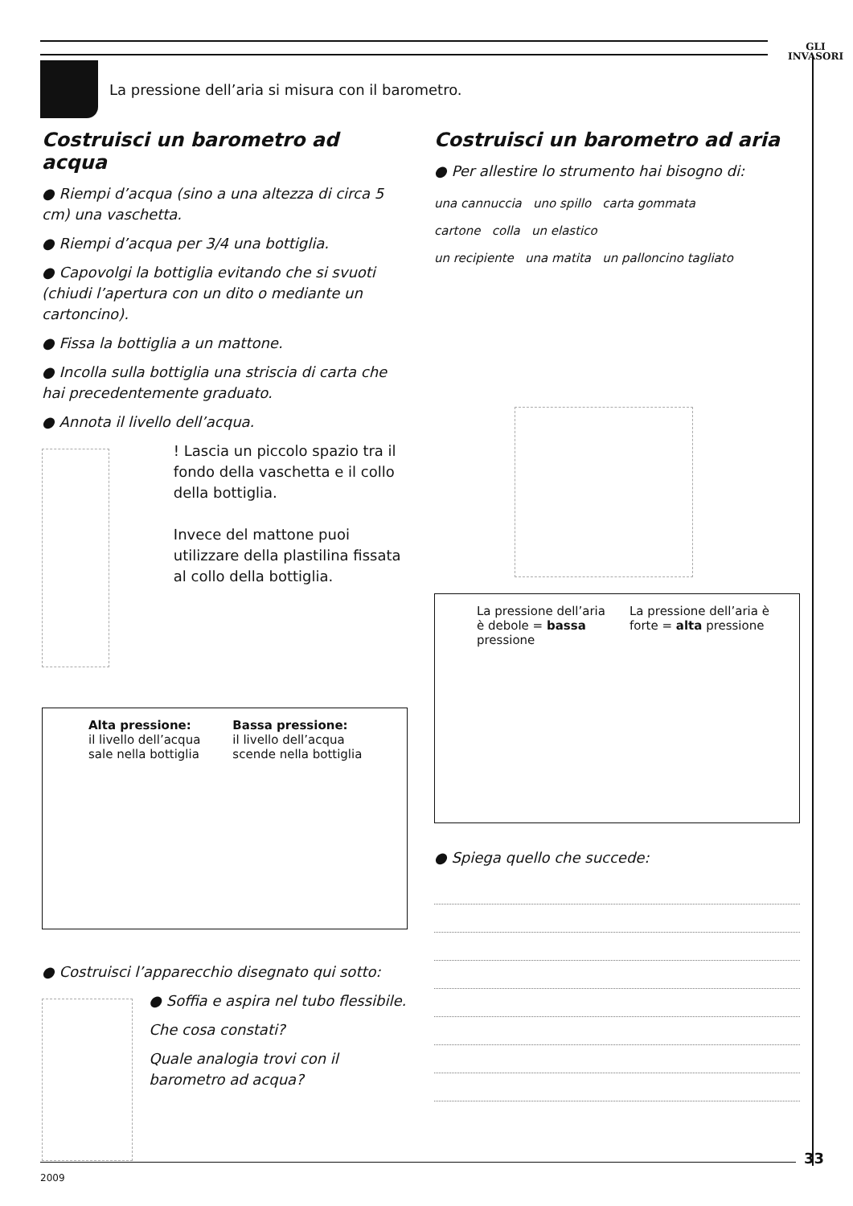GLI
INVASORI
La pressione dell’aria si misura con il barometro.
Costruisci un barometro ad acqua
● Riempi d’acqua (sino a una altezza di circa 5 cm) una vaschetta.
● Riempi d’acqua per 3/4 una bottiglia.
● Capovolgi la bottiglia evitando che si svuoti (chiudi l’apertura con un dito o mediante un cartoncino).
● Fissa la bottiglia a un mattone.
● Incolla sulla bottiglia una striscia di carta che hai precedentemente graduato.
● Annota il livello dell’acqua.
! Lascia un piccolo spazio tra il fondo della vaschetta e il collo della bottiglia.
Invece del mattone puoi utilizzare della plastilina fissata al collo della bottiglia.
Alta pressione:
il livello dell’acqua
sale nella bottiglia
Bassa pressione:
il livello dell’acqua
scende nella bottiglia
● Costruisci l’apparecchio disegnato qui sotto:
● Soffia e aspira nel tubo flessibile.
Che cosa constati?
Quale analogia trovi con il barometro ad acqua?
Costruisci un barometro ad aria
● Per allestire lo strumento hai bisogno di:
una cannuccia uno spillo carta gommata
cartone colla un elastico
un recipiente una matita un palloncino tagliato
La pressione dell’aria
è debole = bassa
pressione
La pressione dell’aria è
forte = alta pressione
● Spiega quello che succede:
33
2009